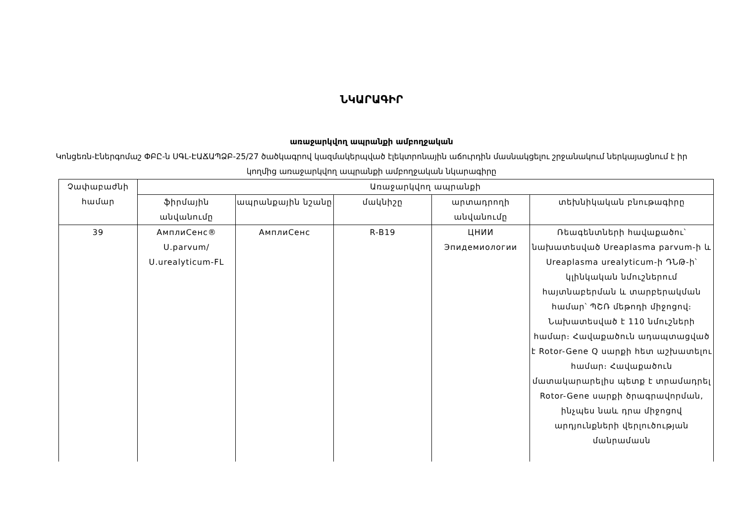ՆԿԱՐԱԳԻՐ
առաջարկվող ապրանքի ամբողջական
Կոնցեռն-Էներգոմաշ ՓԲԸ-ն ՍԳԼ-ԷԱՃԱՊՁԲ-25/27 ծածկագրով կազմակերպված էլեկտրոնային աճուրդին մասնակցելու շրջանակում ներկայացնում է իր կողմից առաջարկվող ապրանքի ամբողջական նկարագիրը
| Չափաբաժնի համար | Առաջարկվող ապրանքի | | | | |
| --- | --- | --- | --- | --- | --- |
| | ֆիրմային անվանումը | ապրանքային նշանը | մակնիշը | արտադրողի անվանումը | տեխնիկական բնութագիրը |
| 39 | АмплиСенс® U.parvum/ U.urealyticum-FL | АмплиСенс | R-B19 | ЦНИИ Эпидемиологии | Ռեագենտների հավաքածու՝ նախատեսված Ureaplasma parvum-ի և Ureaplasma urealyticum-ի ԴՆԹ-ի՝ կլինկական նմուշներում հայտնաբերման և տարբերակման համար՝ ՊՇՌ մեթոդի միջոցով։ Նախատեսված է 110 նմուշների համար։ Հավաքածուն ադապտացված է Rotor-Gene Q սարքի հետ աշխատելու համար։ Հավաքածուն մատակարարելիս պետք է տրամադրել Rotor-Gene սարքի ծրագրավորման, ինչպես նաև դրա միջոցով արդյունքների վերլուծության մանրամասն |